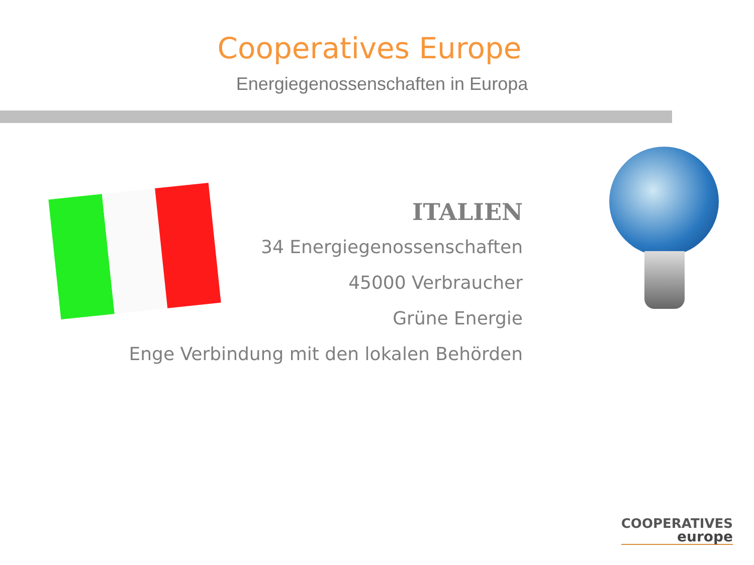Cooperatives Europe
Energiegenossenschaften in Europa
ITALIEN
34 Energiegenossenschaften
45000 Verbraucher
Grüne Energie
Enge Verbindung mit den lokalen Behörden
COOPERATIVES
europe